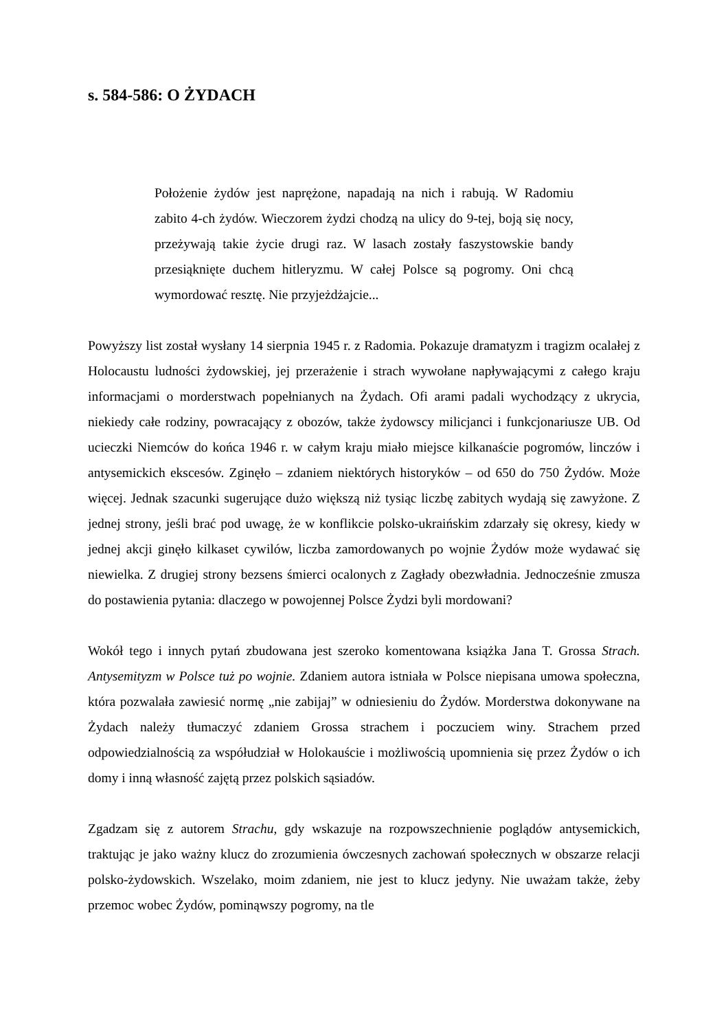s. 584-586: O ŻYDACH
Położenie żydów jest naprężone, napadają na nich i rabują. W Radomiu zabito 4-ch żydów. Wieczorem żydzi chodzą na ulicy do 9-tej, boją się nocy, przeżywają takie życie drugi raz. W lasach zostały faszystowskie bandy przesiąknięte duchem hitleryzmu. W całej Polsce są pogromy. Oni chcą wymordować resztę. Nie przyjeżdżajcie...
Powyższy list został wysłany 14 sierpnia 1945 r. z Radomia. Pokazuje dramatyzm i tragizm ocalałej z Holocaustu ludności żydowskiej, jej przerażenie i strach wywołane napływającymi z całego kraju informacjami o morderstwach popełnianych na Żydach. Ofi arami padali wychodzący z ukrycia, niekiedy całe rodziny, powracający z obozów, także żydowscy milicjanci i funkcjonariusze UB. Od ucieczki Niemców do końca 1946 r. w całym kraju miało miejsce kilkanaście pogromów, linczów i antysemickich ekscesów. Zginęło – zdaniem niektórych historyków – od 650 do 750 Żydów. Może więcej. Jednak szacunki sugerujące dużo większą niż tysiąc liczbę zabitych wydają się zawyżone. Z jednej strony, jeśli brać pod uwagę, że w konflikcie polsko-ukraińskim zdarzały się okresy, kiedy w jednej akcji ginęło kilkaset cywilów, liczba zamordowanych po wojnie Żydów może wydawać się niewielka. Z drugiej strony bezsens śmierci ocalonych z Zagłady obezwładnia. Jednocześnie zmusza do postawienia pytania: dlaczego w powojennej Polsce Żydzi byli mordowani?
Wokół tego i innych pytań zbudowana jest szeroko komentowana książka Jana T. Grossa Strach. Antysemityzm w Polsce tuż po wojnie. Zdaniem autora istniała w Polsce niepisana umowa społeczna, która pozwalała zawiesić normę „nie zabijaj” w odniesieniu do Żydów. Morderstwa dokonywane na Żydach należy tłumaczyć zdaniem Grossa strachem i poczuciem winy. Strachem przed odpowiedzialnością za współudział w Holokauście i możliwością upomnienia się przez Żydów o ich domy i inną własność zajętą przez polskich sąsiadów.
Zgadzam się z autorem Strachu, gdy wskazuje na rozpowszechnienie poglądów antysemickich, traktując je jako ważny klucz do zrozumienia ówczesnych zachowań społecznych w obszarze relacji polsko-żydowskich. Wszelako, moim zdaniem, nie jest to klucz jedyny. Nie uważam także, żeby przemoc wobec Żydów, pominąwszy pogromy, na tle